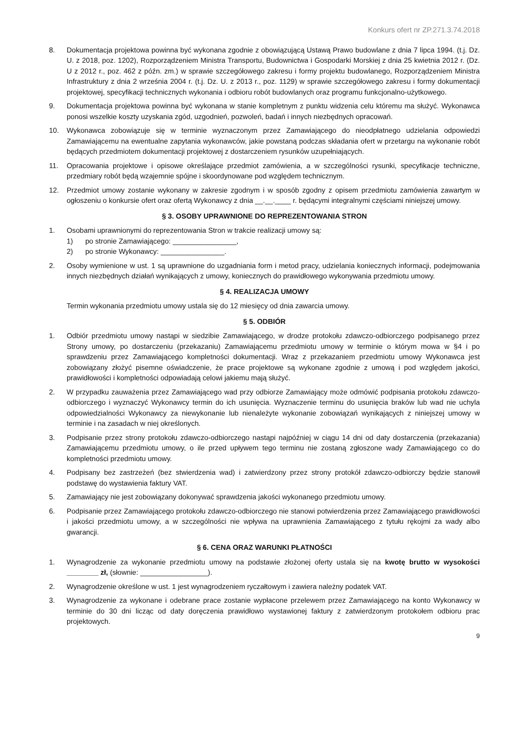Konkurs ofert nr ZP.271.3.74.2018
8. Dokumentacja projektowa powinna być wykonana zgodnie z obowiązującą Ustawą Prawo budowlane z dnia 7 lipca 1994. (t.j. Dz. U. z 2018, poz. 1202), Rozporządzeniem Ministra Transportu, Budownictwa i Gospodarki Morskiej z dnia 25 kwietnia 2012 r. (Dz. U z 2012 r., poz. 462 z późn. zm.) w sprawie szczegółowego zakresu i formy projektu budowlanego, Rozporządzeniem Ministra Infrastruktury z dnia 2 września 2004 r. (t.j. Dz. U. z 2013 r., poz. 1129) w sprawie szczegółowego zakresu i formy dokumentacji projektowej, specyfikacji technicznych wykonania i odbioru robót budowlanych oraz programu funkcjonalno-użytkowego.
9. Dokumentacja projektowa powinna być wykonana w stanie kompletnym z punktu widzenia celu któremu ma służyć. Wykonawca ponosi wszelkie koszty uzyskania zgód, uzgodnień, pozwoleń, badań i innych niezbędnych opracowań.
10. Wykonawca zobowiązuje się w terminie wyznaczonym przez Zamawiającego do nieodpłatnego udzielania odpowiedzi Zamawiającemu na ewentualne zapytania wykonawców, jakie powstaną podczas składania ofert w przetargu na wykonanie robót będących przedmiotem dokumentacji projektowej z dostarczeniem rysunków uzupełniających.
11. Opracowania projektowe i opisowe określające przedmiot zamówienia, a w szczególności rysunki, specyfikacje techniczne, przedmiary robót będą wzajemnie spójne i skoordynowane pod względem technicznym.
12. Przedmiot umowy zostanie wykonany w zakresie zgodnym i w sposób zgodny z opisem przedmiotu zamówienia zawartym w ogłoszeniu o konkursie ofert oraz ofertą Wykonawcy z dnia __.__.____ r. będącymi integralnymi częściami niniejszej umowy.
§ 3. OSOBY UPRAWNIONE DO REPREZENTOWANIA STRON
1. Osobami uprawnionymi do reprezentowania Stron w trakcie realizacji umowy są:
1) po stronie Zamawiającego: ________________,
2) po stronie Wykonawcy: ________________.
2. Osoby wymienione w ust. 1 są uprawnione do uzgadniania form i metod pracy, udzielania koniecznych informacji, podejmowania innych niezbędnych działań wynikających z umowy, koniecznych do prawidłowego wykonywania przedmiotu umowy.
§ 4. REALIZACJA UMOWY
Termin wykonania przedmiotu umowy ustala się do 12 miesięcy od dnia zawarcia umowy.
§ 5. ODBIÓR
1. Odbiór przedmiotu umowy nastąpi w siedzibie Zamawiającego, w drodze protokołu zdawczo-odbiorczego podpisanego przez Strony umowy, po dostarczeniu (przekazaniu) Zamawiającemu przedmiotu umowy w terminie o którym mowa w §4 i po sprawdzeniu przez Zamawiającego kompletności dokumentacji. Wraz z przekazaniem przedmiotu umowy Wykonawca jest zobowiązany złożyć pisemne oświadczenie, że prace projektowe są wykonane zgodnie z umową i pod względem jakości, prawidłowości i kompletności odpowiadają celowi jakiemu mają służyć.
2. W przypadku zauważenia przez Zamawiającego wad przy odbiorze Zamawiający może odmówić podpisania protokołu zdawczo-odbiorczego i wyznaczyć Wykonawcy termin do ich usunięcia. Wyznaczenie terminu do usunięcia braków lub wad nie uchyla odpowiedzialności Wykonawcy za niewykonanie lub nienależyte wykonanie zobowiązań wynikających z niniejszej umowy w terminie i na zasadach w niej określonych.
3. Podpisanie przez strony protokołu zdawczo-odbiorczego nastąpi najpóźniej w ciągu 14 dni od daty dostarczenia (przekazania) Zamawiającemu przedmiotu umowy, o ile przed upływem tego terminu nie zostaną zgłoszone wady Zamawiającego co do kompletności przedmiotu umowy.
4. Podpisany bez zastrzeżeń (bez stwierdzenia wad) i zatwierdzony przez strony protokół zdawczo-odbiorczy będzie stanowił podstawę do wystawienia faktury VAT.
5. Zamawiający nie jest zobowiązany dokonywać sprawdzenia jakości wykonanego przedmiotu umowy.
6. Podpisanie przez Zamawiającego protokołu zdawczo-odbiorczego nie stanowi potwierdzenia przez Zamawiającego prawidłowości i jakości przedmiotu umowy, a w szczególności nie wpływa na uprawnienia Zamawiającego z tytułu rękojmi za wady albo gwarancji.
§ 6. CENA ORAZ WARUNKI PŁATNOŚCI
1. Wynagrodzenie za wykonanie przedmiotu umowy na podstawie złożonej oferty ustala się na kwotę brutto w wysokości ________ zł, (słownie: _________________).
2. Wynagrodzenie określone w ust. 1 jest wynagrodzeniem ryczałtowym i zawiera należny podatek VAT.
3. Wynagrodzenie za wykonane i odebrane prace zostanie wypłacone przelewem przez Zamawiającego na konto Wykonawcy w terminie do 30 dni licząc od daty doręczenia prawidłowo wystawionej faktury z zatwierdzonym protokołem odbioru prac projektowych.
9